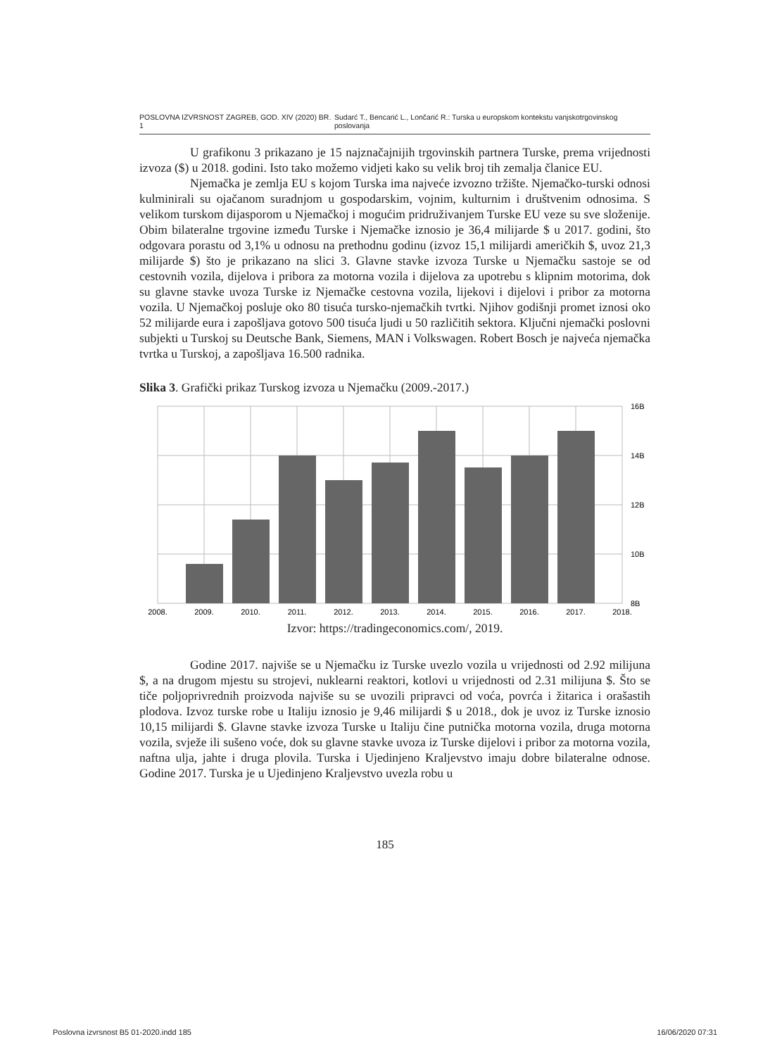POSLOVNA IZVRSNOST ZAGREB, GOD. XIV (2020) BR. 1 Sudarć T., Bencarić L., Lončarić R.: Turska u europskom kontekstu vanjskotrgovinskog poslovanja
U grafikonu 3 prikazano je 15 najznačajnijih trgovinskih partnera Turske, prema vrijednosti izvoza ($) u 2018. godini. Isto tako možemo vidjeti kako su velik broj tih zemalja članice EU.
Njemačka je zemlja EU s kojom Turska ima najveće izvozno tržište. Njemačko-turski odnosi kulminirali su ojačanom suradnjom u gospodarskim, vojnim, kulturnim i društvenim odnosima. S velikom turskom dijasporom u Njemačkoj i mogućim pridruživanjem Turske EU veze su sve složenije. Obim bilateralne trgovine između Turske i Njemačke iznosio je 36,4 milijarde $ u 2017. godini, što odgovara porastu od 3,1% u odnosu na prethodnu godinu (izvoz 15,1 milijardi američkih $, uvoz 21,3 milijarde $) što je prikazano na slici 3. Glavne stavke izvoza Turske u Njemačku sastoje se od cestovnih vozila, dijelova i pribora za motorna vozila i dijelova za upotrebu s klipnim motorima, dok su glavne stavke uvoza Turske iz Njemačke cestovna vozila, lijekovi i dijelovi i pribor za motorna vozila. U Njemačkoj posluje oko 80 tisuća tursko-njemačkih tvrtki. Njihov godišnji promet iznosi oko 52 milijarde eura i zapošljava gotovo 500 tisuća ljudi u 50 različitih sektora. Ključni njemački poslovni subjekti u Turskoj su Deutsche Bank, Siemens, MAN i Volkswagen. Robert Bosch je najveća njemačka tvrtka u Turskoj, a zapošljava 16.500 radnika.
Slika 3. Grafički prikaz Turskog izvoza u Njemačku (2009.-2017.)
16B
14B
12B
10B
8B
2008.
2009.
2010.
2011.
2012.
2013.
2014.
2015.
2016.
2017.
2018.
Izvor: https://tradingeconomics.com/, 2019.
Godine 2017. najviše se u Njemačku iz Turske uvezlo vozila u vrijednosti od 2.92 milijuna $, a na drugom mjestu su strojevi, nuklearni reaktori, kotlovi u vrijednosti od 2.31 milijuna $. Što se tiče poljoprivrednih proizvoda najviše su se uvozili pripravci od voća, povrća i žitarica i orašastih plodova. Izvoz turske robe u Italiju iznosio je 9,46 milijardi $ u 2018., dok je uvoz iz Turske iznosio 10,15 milijardi $. Glavne stavke izvoza Turske u Italiju čine putnička motorna vozila, druga motorna vozila, svježe ili sušeno voće, dok su glavne stavke uvoza iz Turske dijelovi i pribor za motorna vozila, naftna ulja, jahte i druga plovila. Turska i Ujedinjeno Kraljevstvo imaju dobre bilateralne odnose. Godine 2017. Turska je u Ujedinjeno Kraljevstvo uvezla robu u
185
Poslovna izvrsnost B5 01-2020.indd 185 16/06/2020 07:31